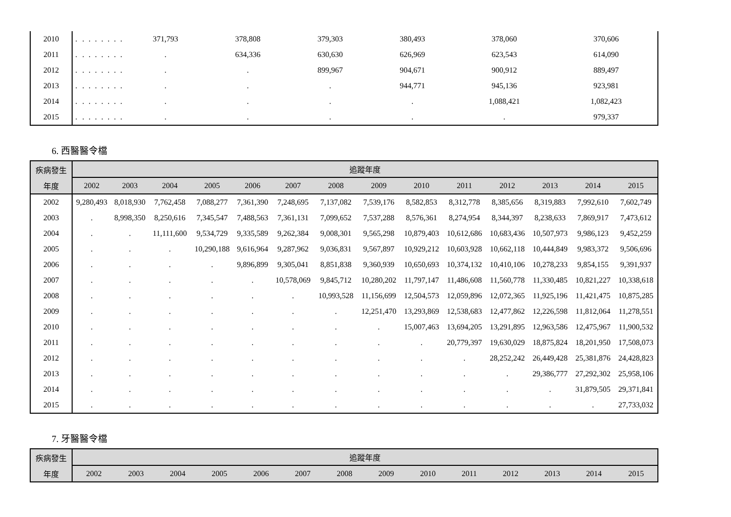| 2010 | . | . | . | . | . | . | . | . | 371,793 | 378,808 | 379,303 | 380,493 | 378,060 | 370,606 |
| 2011 | . | . | . | . | . | . | . | . | . | 634,336 | 630,630 | 626,969 | 623,543 | 614,090 |
| 2012 | . | . | . | . | . | . | . | . | . | . | 899,967 | 904,671 | 900,912 | 889,497 |
| 2013 | . | . | . | . | . | . | . | . | . | . | . | 944,771 | 945,136 | 923,981 |
| 2014 | . | . | . | . | . | . | . | . | . | . | . | . | 1,088,421 | 1,082,423 |
| 2015 | . | . | . | . | . | . | . | . | . | . | . | . | . | 979,337 |
6. 西醫醫令檔
| 疾病發生 | 追蹤年度 | | | | | | | | | | | | | |
| --- | --- | --- | --- | --- | --- | --- | --- | --- | --- | --- | --- | --- | --- | --- |
| 年度 | 2002 | 2003 | 2004 | 2005 | 2006 | 2007 | 2008 | 2009 | 2010 | 2011 | 2012 | 2013 | 2014 | 2015 |
| 2002 | 9,280,493 | 8,018,930 | 7,762,458 | 7,088,277 | 7,361,390 | 7,248,695 | 7,137,082 | 7,539,176 | 8,582,853 | 8,312,778 | 8,385,656 | 8,319,883 | 7,992,610 | 7,602,749 |
| 2003 | . | 8,998,350 | 8,250,616 | 7,345,547 | 7,488,563 | 7,361,131 | 7,099,652 | 7,537,288 | 8,576,361 | 8,274,954 | 8,344,397 | 8,238,633 | 7,869,917 | 7,473,612 |
| 2004 | . | . | 11,111,600 | 9,534,729 | 9,335,589 | 9,262,384 | 9,008,301 | 9,565,298 | 10,879,403 | 10,612,686 | 10,683,436 | 10,507,973 | 9,986,123 | 9,452,259 |
| 2005 | . | . | . | 10,290,188 | 9,616,964 | 9,287,962 | 9,036,831 | 9,567,897 | 10,929,212 | 10,603,928 | 10,662,118 | 10,444,849 | 9,983,372 | 9,506,696 |
| 2006 | . | . | . | . | 9,896,899 | 9,305,041 | 8,851,838 | 9,360,939 | 10,650,693 | 10,374,132 | 10,410,106 | 10,278,233 | 9,854,155 | 9,391,937 |
| 2007 | . | . | . | . | . | 10,578,069 | 9,845,712 | 10,280,202 | 11,797,147 | 11,486,608 | 11,560,778 | 11,330,485 | 10,821,227 | 10,338,618 |
| 2008 | . | . | . | . | . | . | 10,993,528 | 11,156,699 | 12,504,573 | 12,059,896 | 12,072,365 | 11,925,196 | 11,421,475 | 10,875,285 |
| 2009 | . | . | . | . | . | . | . | 12,251,470 | 13,293,869 | 12,538,683 | 12,477,862 | 12,226,598 | 11,812,064 | 11,278,551 |
| 2010 | . | . | . | . | . | . | . | . | 15,007,463 | 13,694,205 | 13,291,895 | 12,963,586 | 12,475,967 | 11,900,532 |
| 2011 | . | . | . | . | . | . | . | . | . | 20,779,397 | 19,630,029 | 18,875,824 | 18,201,950 | 17,508,073 |
| 2012 | . | . | . | . | . | . | . | . | . | . | 28,252,242 | 26,449,428 | 25,381,876 | 24,428,823 |
| 2013 | . | . | . | . | . | . | . | . | . | . | . | 29,386,777 | 27,292,302 | 25,958,106 |
| 2014 | . | . | . | . | . | . | . | . | . | . | . | . | 31,879,505 | 29,371,841 |
| 2015 | . | . | . | . | . | . | . | . | . | . | . | . | . | 27,733,032 |
7. 牙醫醫令檔
| 疾病發生 | 追蹤年度 | | | | | | | | | | | | | |
| --- | --- | --- | --- | --- | --- | --- | --- | --- | --- | --- | --- | --- | --- | --- |
| 年度 | 2002 | 2003 | 2004 | 2005 | 2006 | 2007 | 2008 | 2009 | 2010 | 2011 | 2012 | 2013 | 2014 | 2015 |